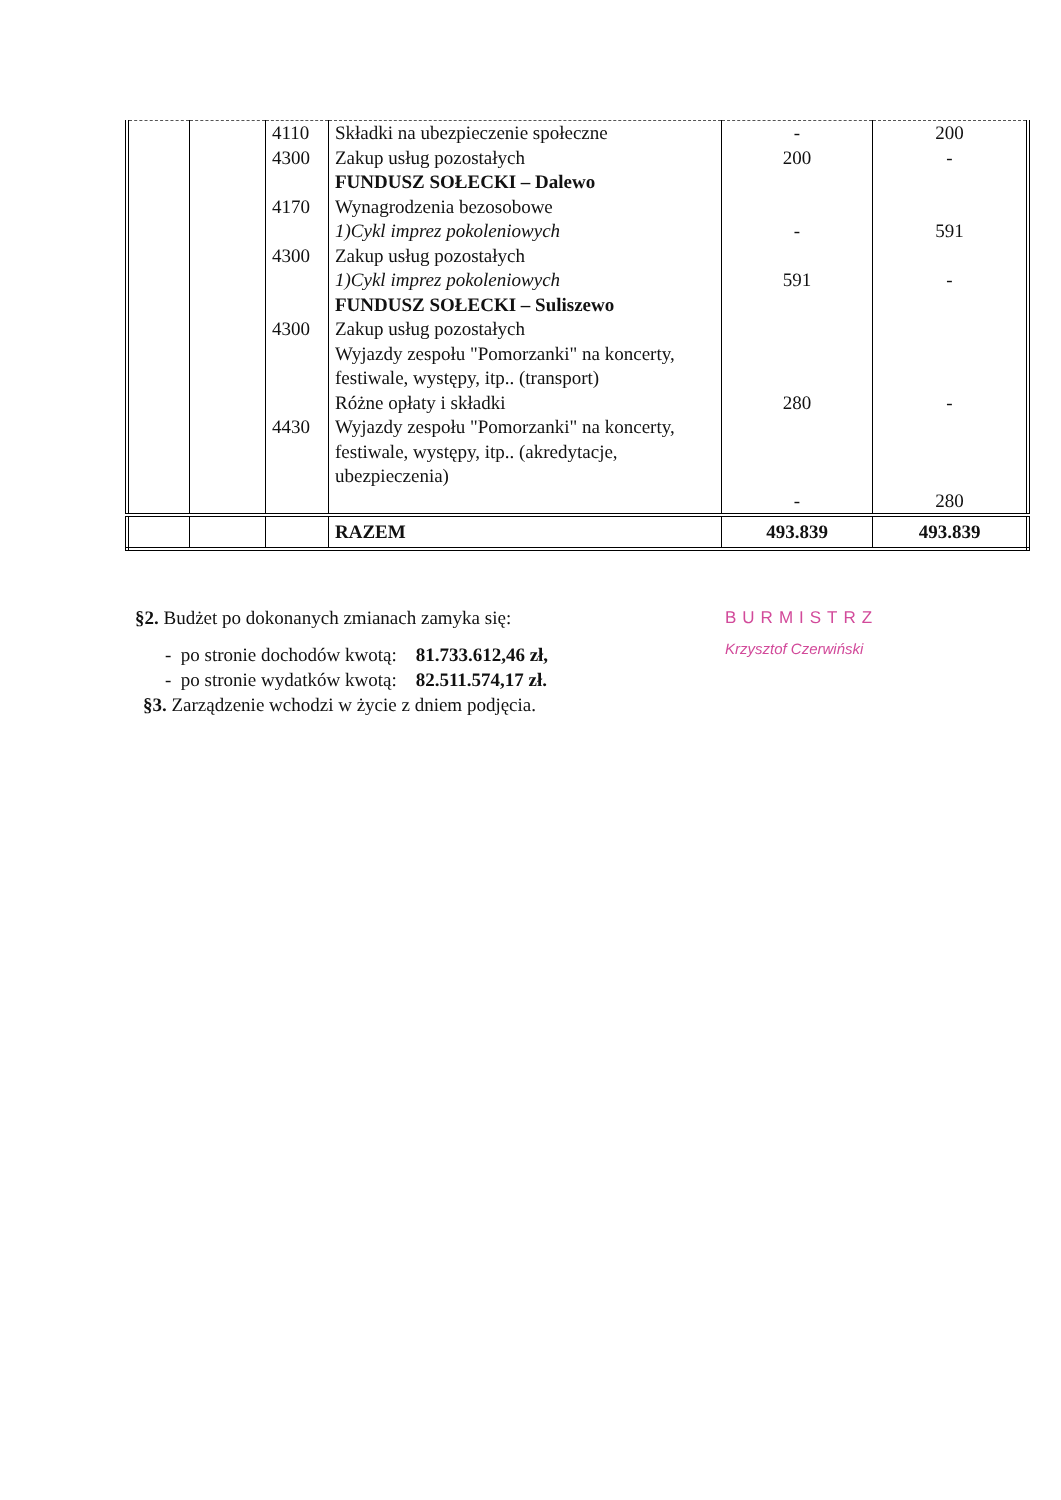| | | 4110 4300 4170 4300 4300 4430 | Składki na ubezpieczenie społeczne Zakup usług pozostałych FUNDUSZ SOŁECKI – Dalewo Wynagrodzenia bezosobowe 1)Cykl imprez pokoleniowych Zakup usług pozostałych 1)Cykl imprez pokoleniowych FUNDUSZ SOŁECKI – Suliszewo Zakup usług pozostałych Wyjazdy zespołu "Pomorzanki" na koncerty, festiwale, występy, itp.. (transport) Różne opłaty i składki Wyjazdy zespołu "Pomorzanki" na koncerty, festiwale, występy, itp.. (akredytacje, ubezpieczenia) | - 200 - 591 280 - | 200 - 591 - - 280 |
| | | | RAZEM | 493.839 | 493.839 |
§2. Budżet po dokonanych zmianach zamyka się:
- po stronie dochodów kwotą: 81.733.612,46 zł,
- po stronie wydatków kwotą: 82.511.574,17 zł.
§3. Zarządzenie wchodzi w życie z dniem podjęcia.
BURMISTRZ
Krzysztof Czerwiński